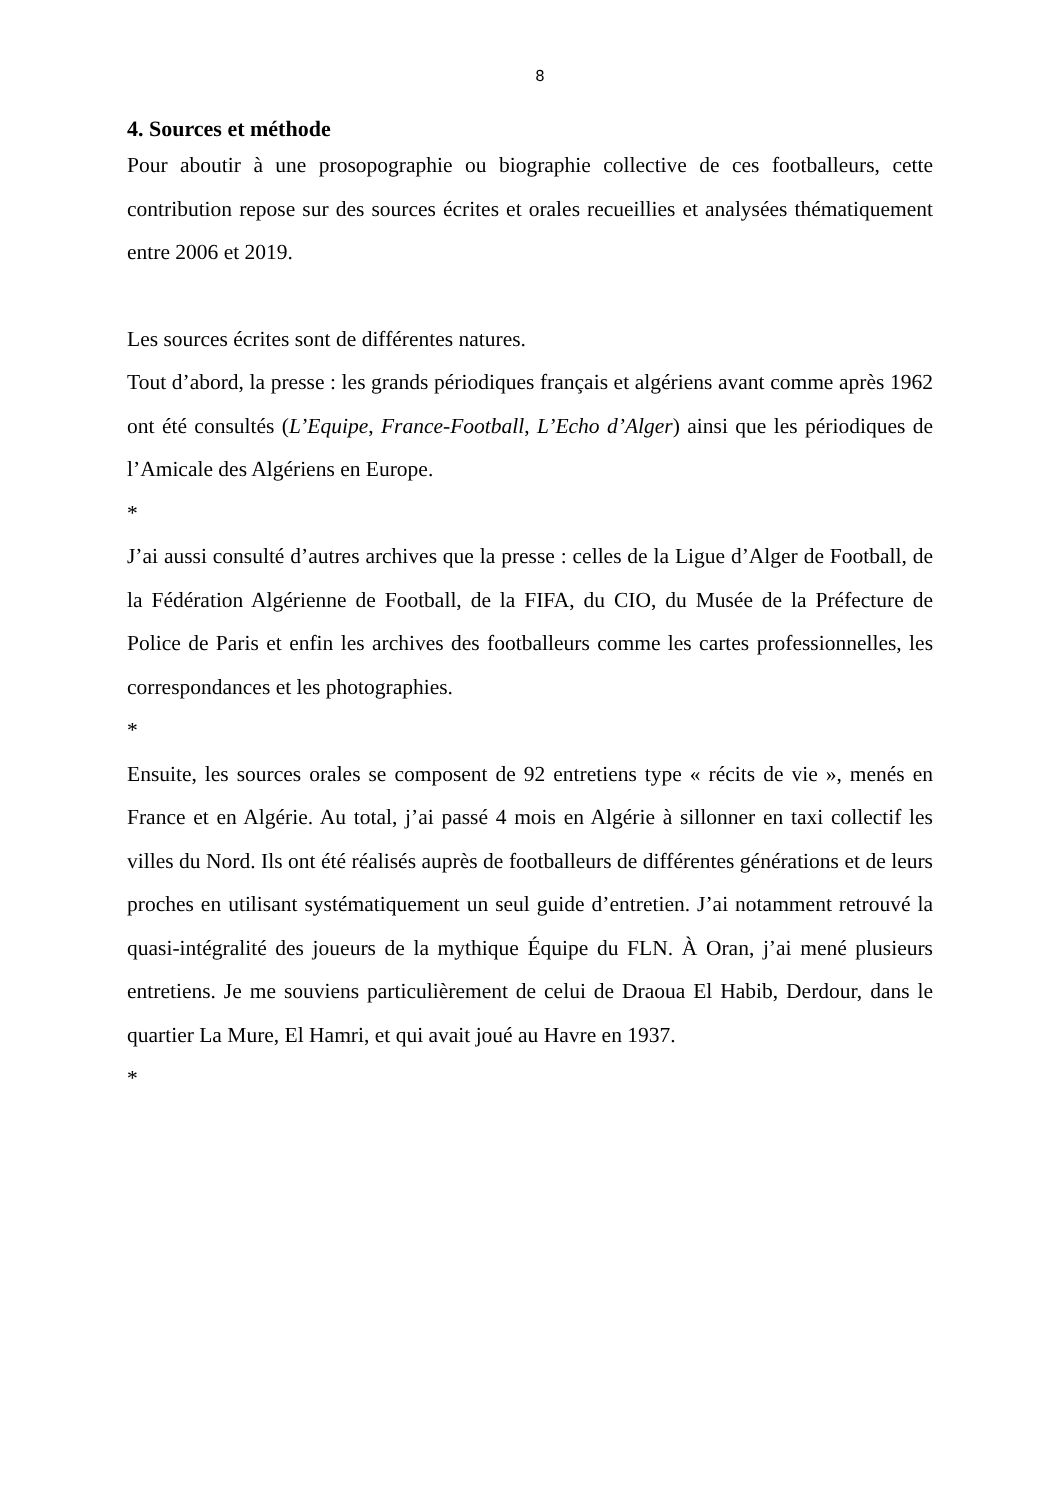8
4. Sources et méthode
Pour aboutir à une prosopographie ou biographie collective de ces footballeurs, cette contribution repose sur des sources écrites et orales recueillies et analysées thématiquement entre 2006 et 2019.
Les sources écrites sont de différentes natures.
Tout d’abord, la presse : les grands périodiques français et algériens avant comme après 1962 ont été consultés (L’Equipe, France-Football, L’Echo d’Alger) ainsi que les périodiques de l’Amicale des Algériens en Europe.
*
J’ai aussi consulté d’autres archives que la presse : celles de la Ligue d’Alger de Football, de la Fédération Algérienne de Football, de la FIFA, du CIO, du Musée de la Préfecture de Police de Paris et enfin les archives des footballeurs comme les cartes professionnelles, les correspondances et les photographies.
*
Ensuite, les sources orales se composent de 92 entretiens type « récits de vie », menés en France et en Algérie. Au total, j’ai passé 4 mois en Algérie à sillonner en taxi collectif les villes du Nord. Ils ont été réalisés auprès de footballeurs de différentes générations et de leurs proches en utilisant systématiquement un seul guide d’entretien. J’ai notamment retrouvé la quasi-intégralité des joueurs de la mythique Équipe du FLN. À Oran, j’ai mené plusieurs entretiens. Je me souviens particulièrement de celui de Draoua El Habib, Derdour, dans le quartier La Mure, El Hamri, et qui avait joué au Havre en 1937.
*